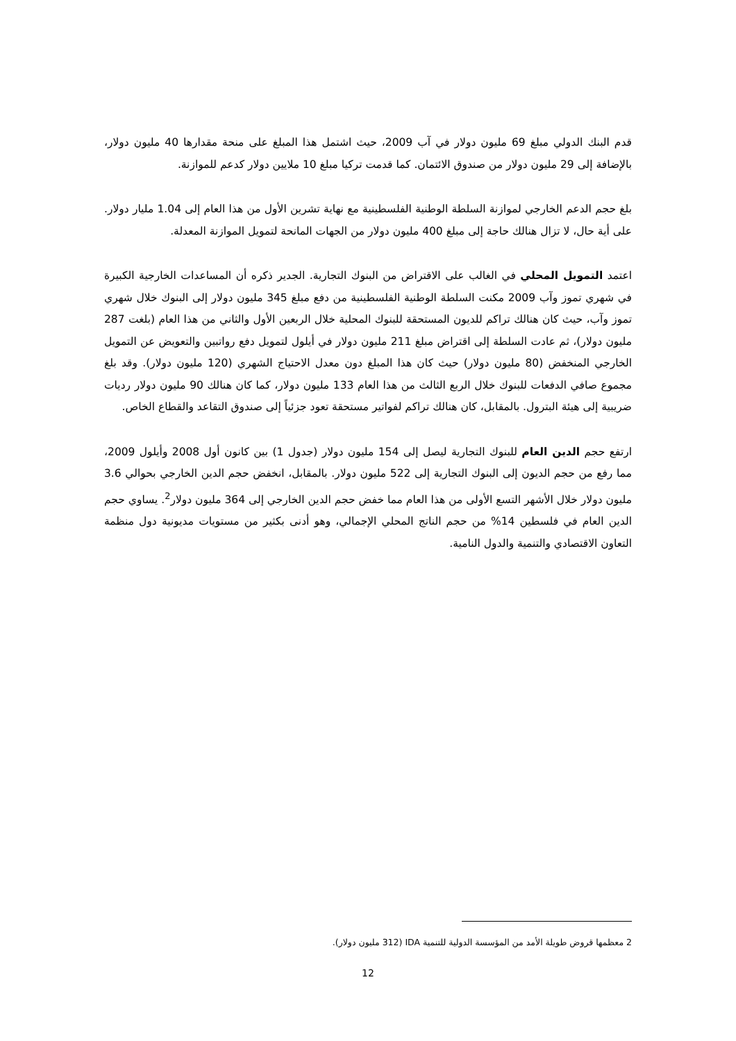قدم البنك الدولي مبلغ 69 مليون دولار في آب 2009، حيث اشتمل هذا المبلغ على منحة مقدارها 40 مليون دولار، بالإضافة إلى 29 مليون دولار من صندوق الائتمان. كما قدمت تركيا مبلغ 10 ملايين دولار كدعم للموازنة.
بلغ حجم الدعم الخارجي لموازنة السلطة الوطنية الفلسطينية مع نهاية تشرين الأول من هذا العام إلى 1.04 مليار دولار. على أية حال، لا تزال هنالك حاجة إلى مبلغ 400 مليون دولار من الجهات المانحة لتمويل الموازنة المعدلة.
اعتمد التمويل المحلي في الغالب على الاقتراض من البنوك التجارية. الجدير ذكره أن المساعدات الخارجية الكبيرة في شهري تموز وآب 2009 مكنت السلطة الوطنية الفلسطينية من دفع مبلغ 345 مليون دولار إلى البنوك خلال شهري تموز وآب، حيث كان هنالك تراكم للديون المستحقة للبنوك المحلية خلال الربعين الأول والثاني من هذا العام (بلغت 287 مليون دولار)، ثم عادت السلطة إلى اقتراض مبلغ 211 مليون دولار في أيلول لتمويل دفع رواتبين والتعويض عن التمويل الخارجي المنخفض (80 مليون دولار) حيث كان هذا المبلغ دون معدل الاحتياج الشهري (120 مليون دولار). وقد بلغ مجموع صافي الدفعات للبنوك خلال الربع الثالث من هذا العام 133 مليون دولار، كما كان هنالك 90 مليون دولار رديات ضريبية إلى هيئة البترول. بالمقابل، كان هنالك تراكم لفواتير مستحقة تعود جزئياً إلى صندوق التقاعد والقطاع الخاص.
ارتفع حجم الدين العام للبنوك التجارية ليصل إلى 154 مليون دولار (جدول 1) بين كانون أول 2008 وأيلول 2009، مما رفع من حجم الديون إلى البنوك التجارية إلى 522 مليون دولار. بالمقابل، انخفض حجم الدين الخارجي بحوالي 3.6 مليون دولار خلال الأشهر التسع الأولى من هذا العام مما خفض حجم الدين الخارجي إلى 364 مليون دولار<sup>2</sup>. يساوي حجم الدين العام في فلسطين 14% من حجم الناتج المحلي الإجمالي، وهو أدنى بكثير من مستويات مديونية دول منظمة التعاون الاقتصادي والتنمية والدول النامية.
2 معظمها قروض طويلة الأمد من المؤسسة الدولية للتنمية IDA (312 مليون دولار).
12